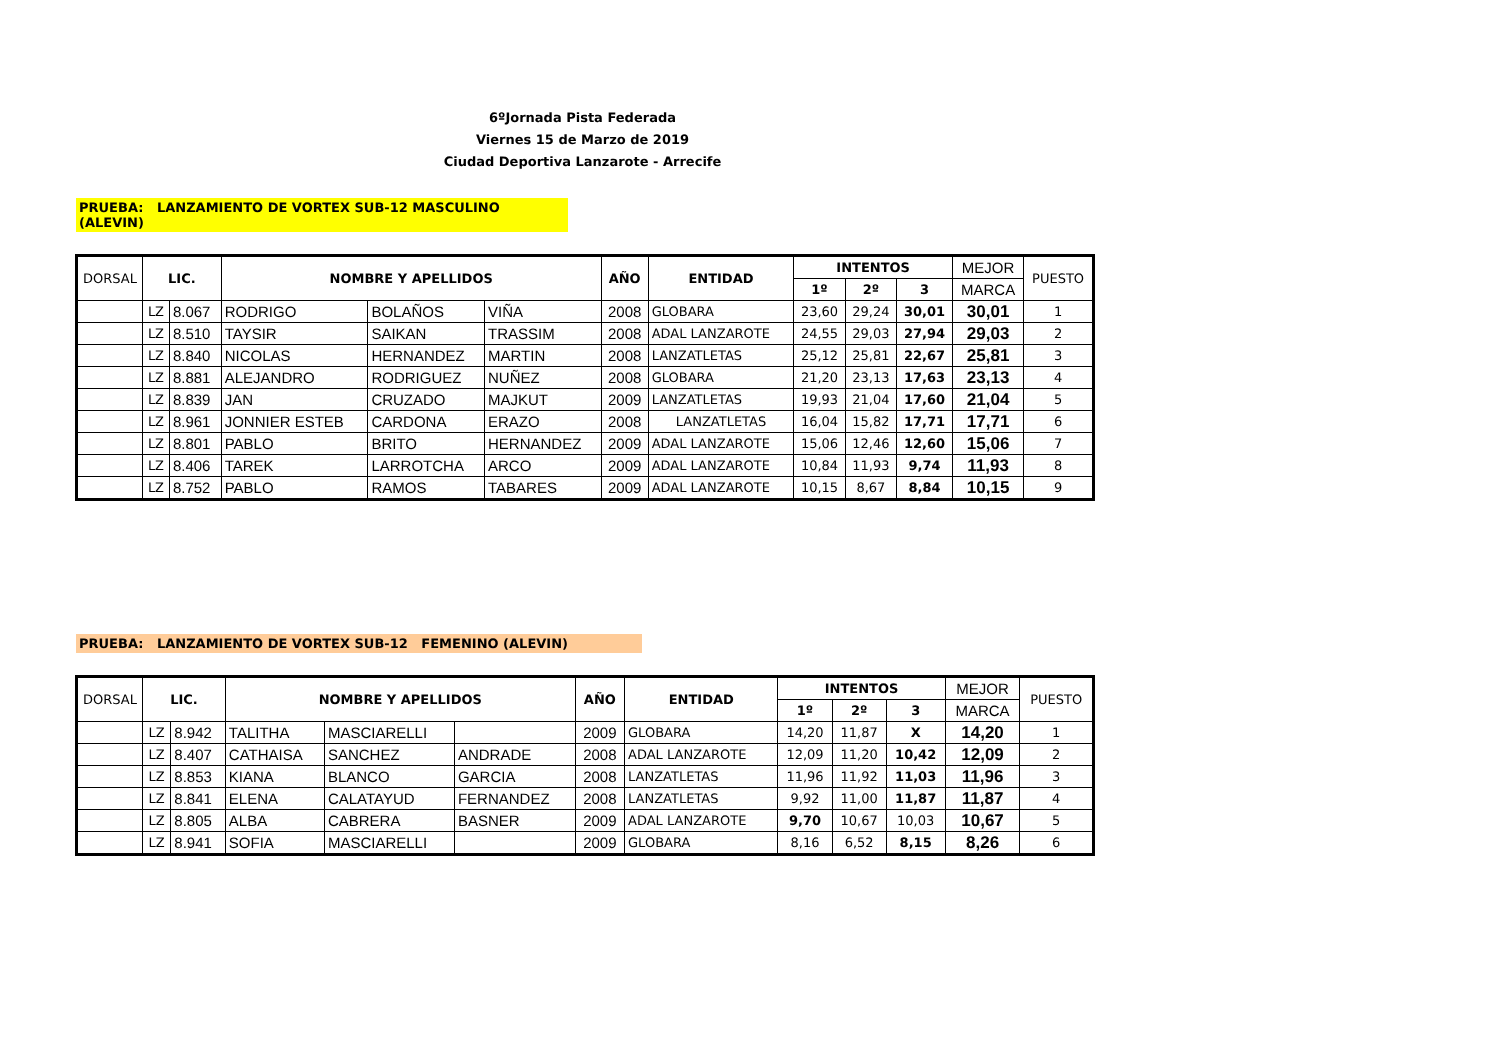6ºJornada Pista Federada
Viernes 15 de Marzo de 2019
Ciudad Deportiva Lanzarote - Arrecife
PRUEBA: LANZAMIENTO DE VORTEX SUB-12 MASCULINO (ALEVIN)
| DORSAL | LIC. | | NOMBRE Y APELLIDOS | | | AÑO | ENTIDAD | INTENTOS | | | MEJOR | PUESTO |
| --- | --- | --- | --- | --- | --- | --- | --- | --- | --- | --- | --- | --- |
| | | | | | | | | 1º | 2º | 3 | MARCA | |
| | LZ | 8.067 | RODRIGO | BOLAÑOS | VIÑA | 2008 | GLOBARA | 23,60 | 29,24 | 30,01 | 30,01 | 1 |
| | LZ | 8.510 | TAYSIR | SAIKAN | TRASSIM | 2008 | ADAL LANZAROTE | 24,55 | 29,03 | 27,94 | 29,03 | 2 |
| | LZ | 8.840 | NICOLAS | HERNANDEZ | MARTIN | 2008 | LANZATLETAS | 25,12 | 25,81 | 22,67 | 25,81 | 3 |
| | LZ | 8.881 | ALEJANDRO | RODRIGUEZ | NUÑEZ | 2008 | GLOBARA | 21,20 | 23,13 | 17,63 | 23,13 | 4 |
| | LZ | 8.839 | JAN | CRUZADO | MAJKUT | 2009 | LANZATLETAS | 19,93 | 21,04 | 17,60 | 21,04 | 5 |
| | LZ | 8.961 | JONNIER ESTEB | CARDONA | ERAZO | 2008 | LANZATLETAS | 16,04 | 15,82 | 17,71 | 17,71 | 6 |
| | LZ | 8.801 | PABLO | BRITO | HERNANDEZ | 2009 | ADAL LANZAROTE | 15,06 | 12,46 | 12,60 | 15,06 | 7 |
| | LZ | 8.406 | TAREK | LARROTCHA | ARCO | 2009 | ADAL LANZAROTE | 10,84 | 11,93 | 9,74 | 11,93 | 8 |
| | LZ | 8.752 | PABLO | RAMOS | TABARES | 2009 | ADAL LANZAROTE | 10,15 | 8,67 | 8,84 | 10,15 | 9 |
PRUEBA: LANZAMIENTO DE VORTEX SUB-12 FEMENINO (ALEVIN)
| DORSAL | LIC. | | NOMBRE Y APELLIDOS | | | AÑO | ENTIDAD | INTENTOS | | | MEJOR | PUESTO |
| --- | --- | --- | --- | --- | --- | --- | --- | --- | --- | --- | --- | --- |
| | | | | | | | | 1º | 2º | 3 | MARCA | |
| | LZ | 8.942 | TALITHA | MASCIARELLI | | 2009 | GLOBARA | 14,20 | 11,87 | X | 14,20 | 1 |
| | LZ | 8.407 | CATHAISA | SANCHEZ | ANDRADE | 2008 | ADAL LANZAROTE | 12,09 | 11,20 | 10,42 | 12,09 | 2 |
| | LZ | 8.853 | KIANA | BLANCO | GARCIA | 2008 | LANZATLETAS | 11,96 | 11,92 | 11,03 | 11,96 | 3 |
| | LZ | 8.841 | ELENA | CALATAYUD | FERNANDEZ | 2008 | LANZATLETAS | 9,92 | 11,00 | 11,87 | 11,87 | 4 |
| | LZ | 8.805 | ALBA | CABRERA | BASNER | 2009 | ADAL LANZAROTE | 9,70 | 10,67 | 10,03 | 10,67 | 5 |
| | LZ | 8.941 | SOFIA | MASCIARELLI | | 2009 | GLOBARA | 8,16 | 6,52 | 8,15 | 8,26 | 6 |